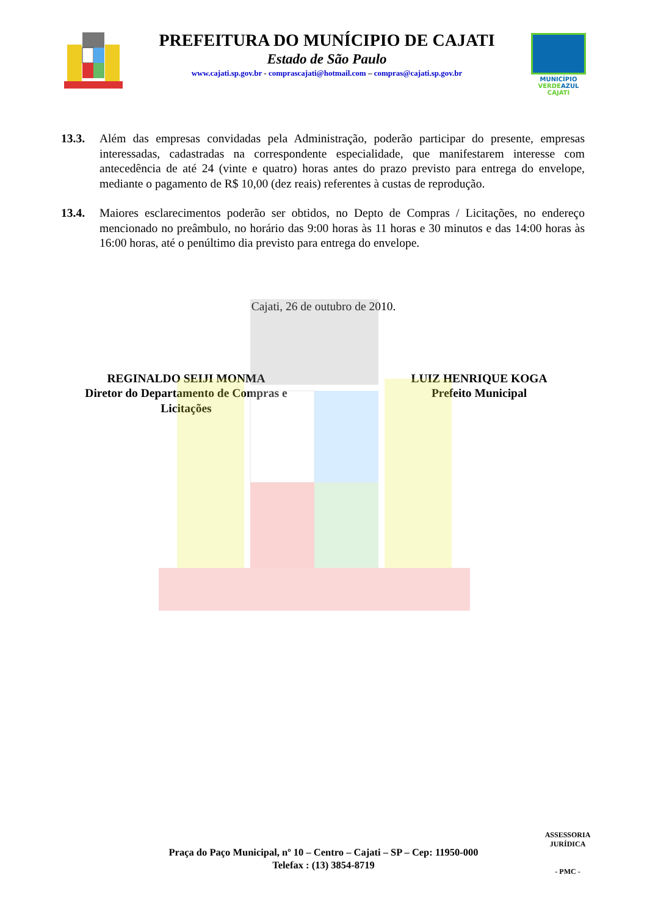PREFEITURA DO MUNÍCIPIO DE CAJATI
Estado de São Paulo
www.cajati.sp.gov.br - comprascajati@hotmail.com – compras@cajati.sp.gov.br
MUNICÍPIO
VERDE AZUL
CAJATI
13.3. Além das empresas convidadas pela Administração, poderão participar do presente, empresas interessadas, cadastradas na correspondente especialidade, que manifestarem interesse com antecedência de até 24 (vinte e quatro) horas antes do prazo previsto para entrega do envelope, mediante o pagamento de R$ 10,00 (dez reais) referentes à custas de reprodução.
13.4. Maiores esclarecimentos poderão ser obtidos, no Depto de Compras / Licitações, no endereço mencionado no preâmbulo, no horário das 9:00 horas às 11 horas e 30 minutos e das 14:00 horas às 16:00 horas, até o penúltimo dia previsto para entrega do envelope.
Cajati, 26 de outubro de 2010.
REGINALDO SEIJI MONMA
Diretor do Departamento de Compras e Licitações
LUIZ HENRIQUE KOGA
Prefeito Municipal
Praça do Paço Municipal, nº 10 – Centro – Cajati – SP – Cep: 11950-000
Telefax : (13) 3854-8719
ASSESSORIA JURÍDICA
- PMC -